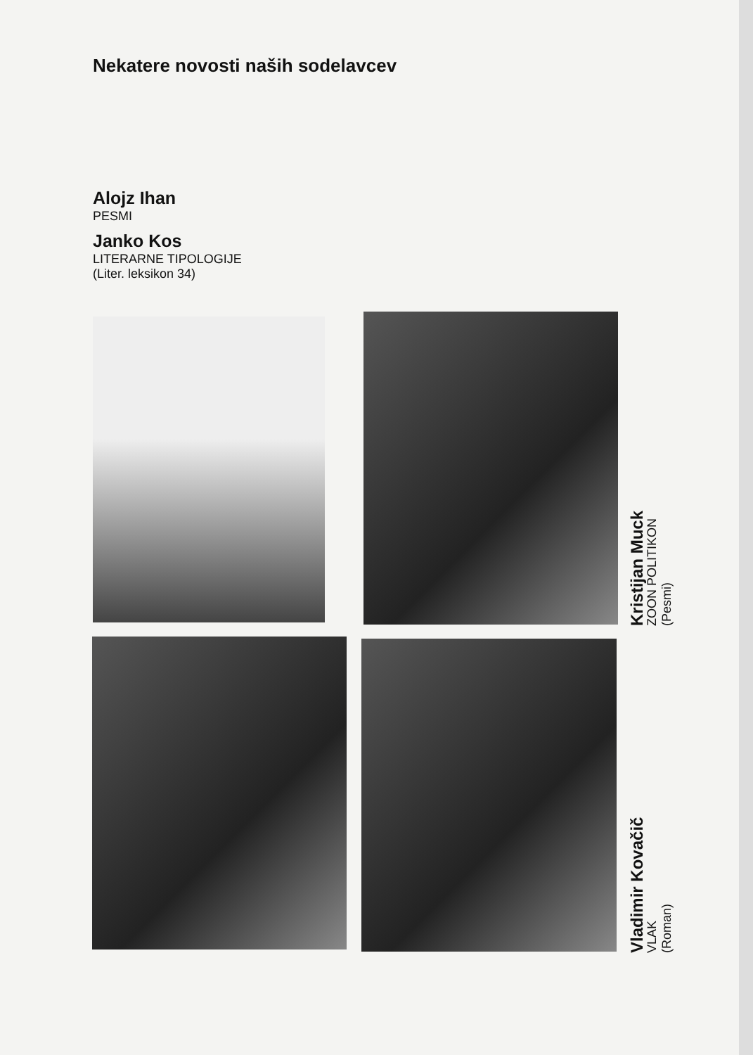Nekatere novosti naših sodelavcev
Alojz Ihan
PESMI
Janko Kos
LITERARNE TIPOLOGIJE
(Liter. leksikon 34)
Kristijan Muck
ZOON POLITIKON
(Pesmi)
Vladimir Kovačič
VLAK
(Roman)